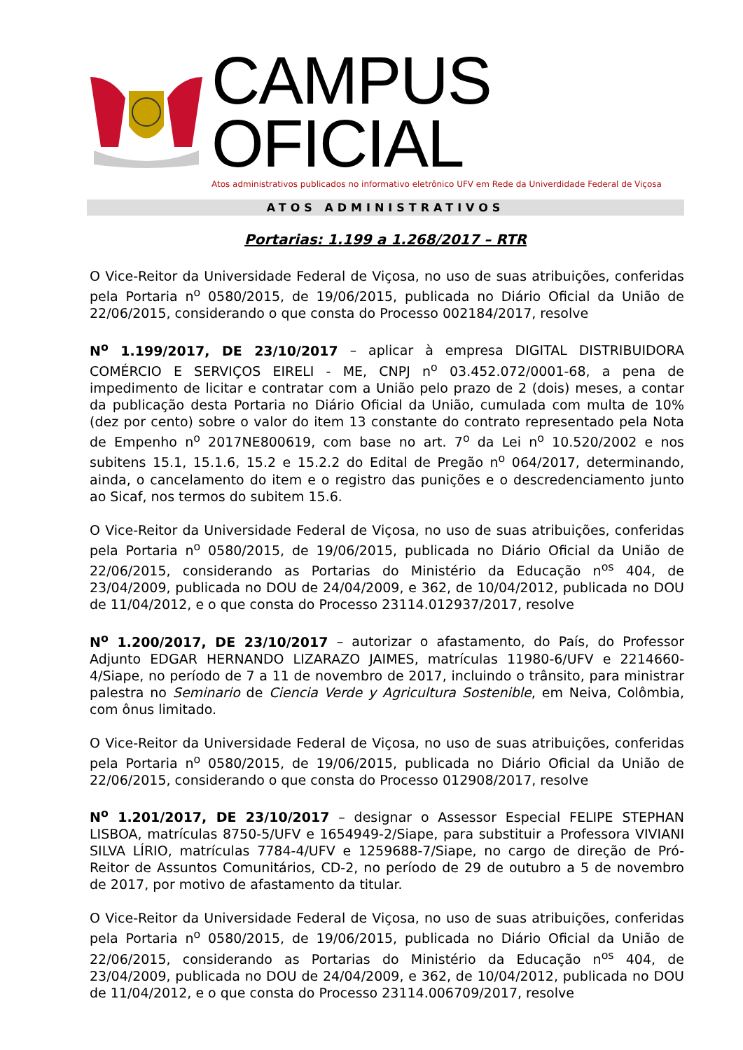CAMPUS OFICIAL
Atos administrativos publicados no informativo eletrônico UFV em Rede da Univerdidade Federal de Viçosa
ATOS ADMINISTRATIVOS
Portarias: 1.199 a 1.268/2017 – RTR
O Vice-Reitor da Universidade Federal de Viçosa, no uso de suas atribuições, conferidas pela Portaria n<sup>o</sup> 0580/2015, de 19/06/2015, publicada no Diário Oficial da União de 22/06/2015, considerando o que consta do Processo 002184/2017, resolve
N<sup>o</sup> 1.199/2017, DE 23/10/2017 – aplicar à empresa DIGITAL DISTRIBUIDORA COMÉRCIO E SERVIÇOS EIRELI - ME, CNPJ n<sup>o</sup> 03.452.072/0001-68, a pena de impedimento de licitar e contratar com a União pelo prazo de 2 (dois) meses, a contar da publicação desta Portaria no Diário Oficial da União, cumulada com multa de 10% (dez por cento) sobre o valor do item 13 constante do contrato representado pela Nota de Empenho n<sup>o</sup> 2017NE800619, com base no art. 7<sup>o</sup> da Lei n<sup>o</sup> 10.520/2002 e nos subitens 15.1, 15.1.6, 15.2 e 15.2.2 do Edital de Pregão n<sup>o</sup> 064/2017, determinando, ainda, o cancelamento do item e o registro das punições e o descredenciamento junto ao Sicaf, nos termos do subitem 15.6.
O Vice-Reitor da Universidade Federal de Viçosa, no uso de suas atribuições, conferidas pela Portaria n<sup>o</sup> 0580/2015, de 19/06/2015, publicada no Diário Oficial da União de 22/06/2015, considerando as Portarias do Ministério da Educação n<sup>os</sup> 404, de 23/04/2009, publicada no DOU de 24/04/2009, e 362, de 10/04/2012, publicada no DOU de 11/04/2012, e o que consta do Processo 23114.012937/2017, resolve
N<sup>o</sup> 1.200/2017, DE 23/10/2017 – autorizar o afastamento, do País, do Professor Adjunto EDGAR HERNANDO LIZARAZO JAIMES, matrículas 11980-6/UFV e 2214660-4/Siape, no período de 7 a 11 de novembro de 2017, incluindo o trânsito, para ministrar palestra no Seminario de Ciencia Verde y Agricultura Sostenible, em Neiva, Colômbia, com ônus limitado.
O Vice-Reitor da Universidade Federal de Viçosa, no uso de suas atribuições, conferidas pela Portaria n<sup>o</sup> 0580/2015, de 19/06/2015, publicada no Diário Oficial da União de 22/06/2015, considerando o que consta do Processo 012908/2017, resolve
N<sup>o</sup> 1.201/2017, DE 23/10/2017 – designar o Assessor Especial FELIPE STEPHAN LISBOA, matrículas 8750-5/UFV e 1654949-2/Siape, para substituir a Professora VIVIANI SILVA LÍRIO, matrículas 7784-4/UFV e 1259688-7/Siape, no cargo de direção de Pró-Reitor de Assuntos Comunitários, CD-2, no período de 29 de outubro a 5 de novembro de 2017, por motivo de afastamento da titular.
O Vice-Reitor da Universidade Federal de Viçosa, no uso de suas atribuições, conferidas pela Portaria n<sup>o</sup> 0580/2015, de 19/06/2015, publicada no Diário Oficial da União de 22/06/2015, considerando as Portarias do Ministério da Educação n<sup>os</sup> 404, de 23/04/2009, publicada no DOU de 24/04/2009, e 362, de 10/04/2012, publicada no DOU de 11/04/2012, e o que consta do Processo 23114.006709/2017, resolve